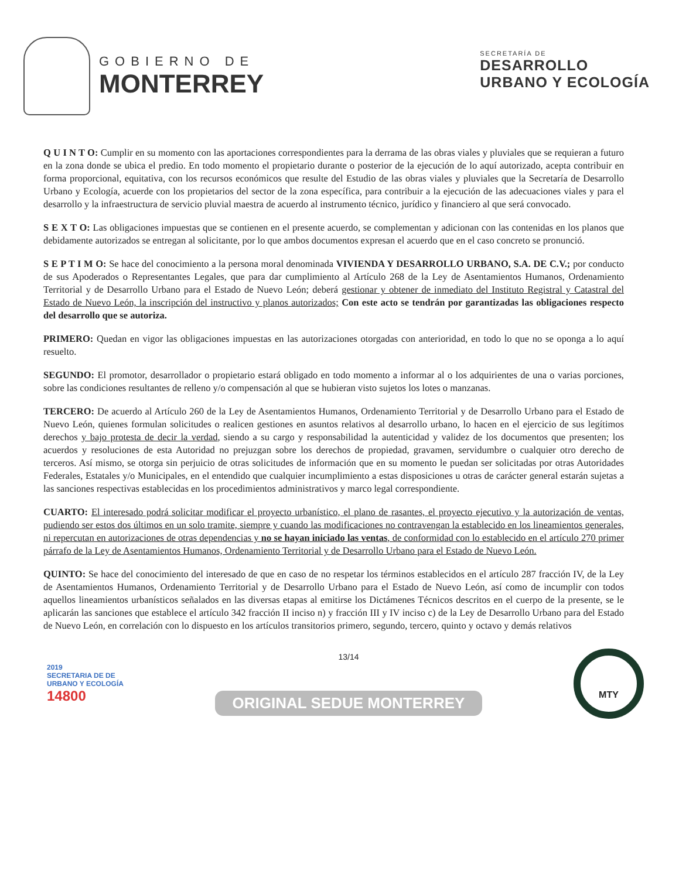GOBIERNO DE
MONTERREY
SECRETARÍA DE
DESARROLLO
URBANO Y ECOLOGÍA
Q U I N T O: Cumplir en su momento con las aportaciones correspondientes para la derrama de las obras viales y pluviales que se requieran a futuro en la zona donde se ubica el predio. En todo momento el propietario durante o posterior de la ejecución de lo aquí autorizado, acepta contribuir en forma proporcional, equitativa, con los recursos económicos que resulte del Estudio de las obras viales y pluviales que la Secretaría de Desarrollo Urbano y Ecología, acuerde con los propietarios del sector de la zona específica, para contribuir a la ejecución de las adecuaciones viales y para el desarrollo y la infraestructura de servicio pluvial maestra de acuerdo al instrumento técnico, jurídico y financiero al que será convocado.
S E X T O: Las obligaciones impuestas que se contienen en el presente acuerdo, se complementan y adicionan con las contenidas en los planos que debidamente autorizados se entregan al solicitante, por lo que ambos documentos expresan el acuerdo que en el caso concreto se pronunció.
S E P T I M O: Se hace del conocimiento a la persona moral denominada VIVIENDA Y DESARROLLO URBANO, S.A. DE C.V.; por conducto de sus Apoderados o Representantes Legales, que para dar cumplimiento al Artículo 268 de la Ley de Asentamientos Humanos, Ordenamiento Territorial y de Desarrollo Urbano para el Estado de Nuevo León; deberá gestionar y obtener de inmediato del Instituto Registral y Catastral del Estado de Nuevo León, la inscripción del instructivo y planos autorizados; Con este acto se tendrán por garantizadas las obligaciones respecto del desarrollo que se autoriza.
PRIMERO: Quedan en vigor las obligaciones impuestas en las autorizaciones otorgadas con anterioridad, en todo lo que no se oponga a lo aquí resuelto.
SEGUNDO: El promotor, desarrollador o propietario estará obligado en todo momento a informar al o los adquirientes de una o varias porciones, sobre las condiciones resultantes de relleno y/o compensación al que se hubieran visto sujetos los lotes o manzanas.
TERCERO: De acuerdo al Artículo 260 de la Ley de Asentamientos Humanos, Ordenamiento Territorial y de Desarrollo Urbano para el Estado de Nuevo León, quienes formulan solicitudes o realicen gestiones en asuntos relativos al desarrollo urbano, lo hacen en el ejercicio de sus legítimos derechos y bajo protesta de decir la verdad, siendo a su cargo y responsabilidad la autenticidad y validez de los documentos que presenten; los acuerdos y resoluciones de esta Autoridad no prejuzgan sobre los derechos de propiedad, gravamen, servidumbre o cualquier otro derecho de terceros. Así mismo, se otorga sin perjuicio de otras solicitudes de información que en su momento le puedan ser solicitadas por otras Autoridades Federales, Estatales y/o Municipales, en el entendido que cualquier incumplimiento a estas disposiciones u otras de carácter general estarán sujetas a las sanciones respectivas establecidas en los procedimientos administrativos y marco legal correspondiente.
CUARTO: El interesado podrá solicitar modificar el proyecto urbanístico, el plano de rasantes, el proyecto ejecutivo y la autorización de ventas, pudiendo ser estos dos últimos en un solo tramite, siempre y cuando las modificaciones no contravengan la establecido en los lineamientos generales, ni repercutan en autorizaciones de otras dependencias y no se hayan iniciado las ventas, de conformidad con lo establecido en el artículo 270 primer párrafo de la Ley de Asentamientos Humanos, Ordenamiento Territorial y de Desarrollo Urbano para el Estado de Nuevo León.
QUINTO: Se hace del conocimiento del interesado de que en caso de no respetar los términos establecidos en el artículo 287 fracción IV, de la Ley de Asentamientos Humanos, Ordenamiento Territorial y de Desarrollo Urbano para el Estado de Nuevo León, así como de incumplir con todos aquellos lineamientos urbanísticos señalados en las diversas etapas al emitirse los Dictámenes Técnicos descritos en el cuerpo de la presente, se le aplicarán las sanciones que establece el artículo 342 fracción II inciso n) y fracción III y IV inciso c) de la Ley de Desarrollo Urbano para del Estado de Nuevo León, en correlación con lo dispuesto en los artículos transitorios primero, segundo, tercero, quinto y octavo y demás relativos
2019
SECRETARIA DE DE
URBANO Y ECOLOGÍA
14800
13/14
ORIGINAL SEDUE MONTERREY
MTY